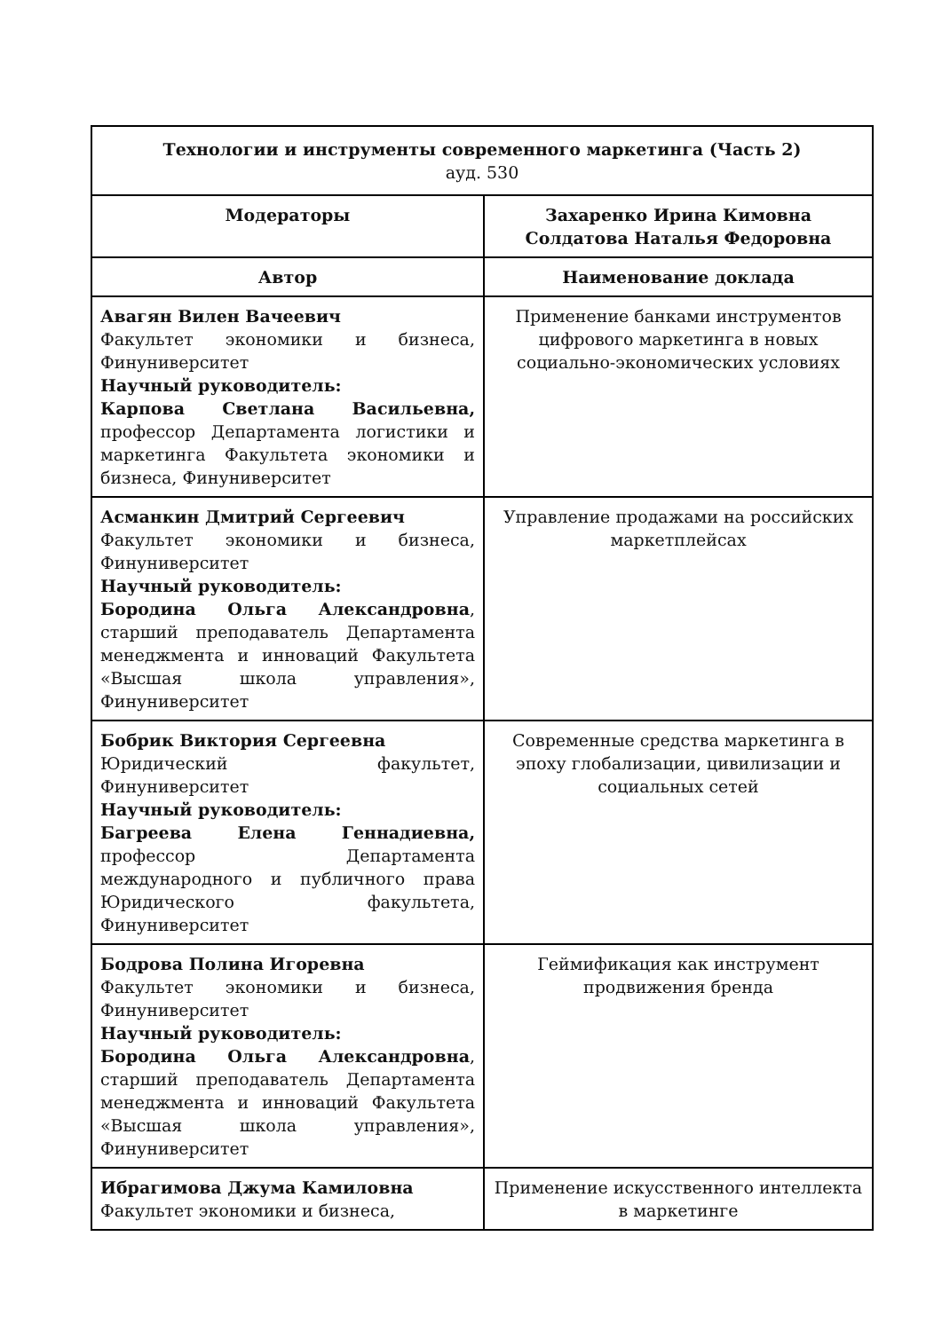| Технологии и инструменты современного маркетинга (Часть 2) ауд. 530 | |
| --- | --- |
| Модераторы | Захаренко Ирина Кимовна Солдатова Наталья Федоровна |
| Автор | Наименование доклада |
| Авагян Вилен Вачеевич Факультет экономики и бизнеса, Финуниверситет Научный руководитель: Карпова Светлана Васильевна, профессор Департамента логистики и маркетинга Факультета экономики и бизнеса, Финуниверситет | Применение банками инструментов цифрового маркетинга в новых социально-экономических условиях |
| Асманкин Дмитрий Сергеевич Факультет экономики и бизнеса, Финуниверситет Научный руководитель: Бородина Ольга Александровна , старший преподаватель Департамента менеджмента и инноваций Факультета «Высшая школа управления», Финуниверситет | Управление продажами на российских маркетплейсах |
| Бобрик Виктория Сергеевна Юридический факультет, Финуниверситет Научный руководитель: Багреева Елена Геннадиевна, профессор Департамента международного и публичного права Юридического факультета, Финуниверситет | Современные средства маркетинга в эпоху глобализации, цивилизации и социальных сетей |
| Бодрова Полина Игоревна Факультет экономики и бизнеса, Финуниверситет Научный руководитель: Бородина Ольга Александровна , старший преподаватель Департамента менеджмента и инноваций Факультета «Высшая школа управления», Финуниверситет | Геймификация как инструмент продвижения бренда |
| Ибрагимова Джума Камиловна Факультет экономики и бизнеса, | Применение искусственного интеллекта в маркетинге |